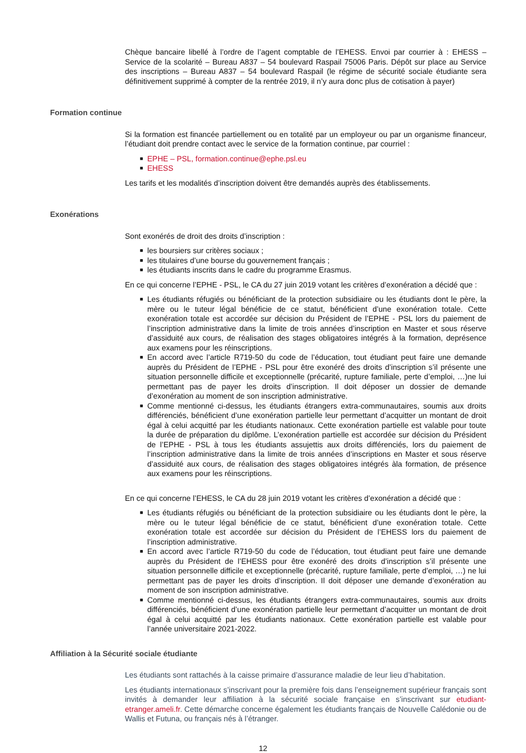Chèque bancaire libellé à l’ordre de l’agent comptable de l’EHESS. Envoi par courrier à : EHESS – Service de la scolarité – Bureau A837 – 54 boulevard Raspail 75006 Paris. Dépôt sur place au Service des inscriptions – Bureau A837 – 54 boulevard Raspail (le régime de sécurité sociale étudiante sera définitivement supprimé à compter de la rentrée 2019, il n’y aura donc plus de cotisation à payer)
Formation continue
Si la formation est financée partiellement ou en totalité par un employeur ou par un organisme financeur, l’étudiant doit prendre contact avec le service de la formation continue, par courriel :
■ EPHE – PSL, formation.continue@ephe.psl.eu
■ EHESS
Les tarifs et les modalités d’inscription doivent être demandés auprès des établissements.
Exonérations
Sont exonérés de droit des droits d’inscription :
■ les boursiers sur critères sociaux ;
■ les titulaires d’une bourse du gouvernement français ;
■ les étudiants inscrits dans le cadre du programme Erasmus.
En ce qui concerne l’EPHE - PSL, le CA du 27 juin 2019 votant les critères d’exonération a décidé que :
■ Les étudiants réfugiés ou bénéficiant de la protection subsidiaire ou les étudiants dont le père, la mère ou le tuteur légal bénéficie de ce statut, bénéficient d’une exonération totale. Cette exonération totale est accordée sur décision du Président de l’EPHE - PSL lors du paiement de l’inscription administrative dans la limite de trois années d’inscription en Master et sous réserve d’assiduité aux cours, de réalisation des stages obligatoires intégrés à la formation, deprésence aux examens pour les réinscriptions.
■ En accord avec l’article R719-50 du code de l’éducation, tout étudiant peut faire une demande auprès du Président de l’EPHE - PSL pour être exonéré des droits d’inscription s’il présente une situation personnelle difficile et exceptionnelle (précarité, rupture familiale, perte d’emploi, …)ne lui permettant pas de payer les droits d’inscription. Il doit déposer un dossier de demande d’exonération au moment de son inscription administrative.
■ Comme mentionné ci-dessus, les étudiants étrangers extra-communautaires, soumis aux droits différenciés, bénéficient d’une exonération partielle leur permettant d’acquitter un montant de droit égal à celui acquitté par les étudiants nationaux. Cette exonération partielle est valable pour toute la durée de préparation du diplôme. L’exonération partielle est accordée sur décision du Président de l’EPHE - PSL à tous les étudiants assujettis aux droits différenciés, lors du paiement de l’inscription administrative dans la limite de trois années d’inscriptions en Master et sous réserve d’assiduité aux cours, de réalisation des stages obligatoires intégrés àla formation, de présence aux examens pour les réinscriptions.
En ce qui concerne l’EHESS, le CA du 28 juin 2019 votant les critères d’exonération a décidé que :
■ Les étudiants réfugiés ou bénéficiant de la protection subsidiaire ou les étudiants dont le père, la mère ou le tuteur légal bénéficie de ce statut, bénéficient d’une exonération totale. Cette exonération totale est accordée sur décision du Président de l’EHESS lors du paiement de l’inscription administrative.
■ En accord avec l’article R719-50 du code de l’éducation, tout étudiant peut faire une demande auprès du Président de l’EHESS pour être exonéré des droits d’inscription s’il présente une situation personnelle difficile et exceptionnelle (précarité, rupture familiale, perte d’emploi, …) ne lui permettant pas de payer les droits d’inscription. Il doit déposer une demande d’exonération au moment de son inscription administrative.
■ Comme mentionné ci-dessus, les étudiants étrangers extra-communautaires, soumis aux droits différenciés, bénéficient d’une exonération partielle leur permettant d’acquitter un montant de droit égal à celui acquitté par les étudiants nationaux. Cette exonération partielle est valable pour l’année universitaire 2021-2022.
Affiliation à la Sécurité sociale étudiante
Les étudiants sont rattachés à la caisse primaire d’assurance maladie de leur lieu d’habitation.
Les étudiants internationaux s’inscrivant pour la première fois dans l’enseignement supérieur français sont invités à demander leur affiliation à la sécurité sociale française en s’inscrivant sur etudiant-etranger.ameli.fr. Cette démarche concerne également les étudiants français de Nouvelle Calédonie ou de Wallis et Futuna, ou français nés à l’étranger.
12